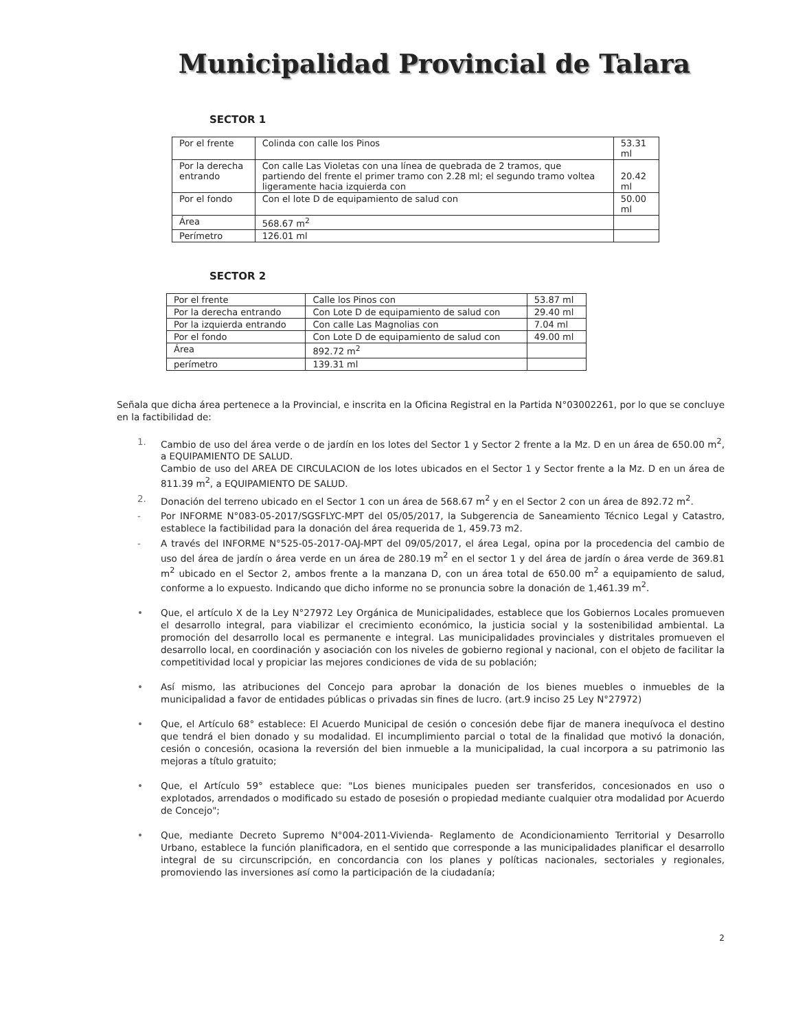Municipalidad Provincial de Talara
SECTOR 1
| Por el frente | Colinda con calle los Pinos | 53.31 ml |
| Por la derecha entrando | Con calle Las Violetas con una línea de quebrada de 2 tramos, que partiendo del frente el primer tramo con 2.28 ml; el segundo tramo voltea ligeramente hacia izquierda con | 20.42 ml |
| Por el fondo | Con el lote D de equipamiento de salud con | 50.00 ml |
| Área | 568.67 m<sup>2</sup> | |
| Perímetro | 126.01 ml | |
SECTOR 2
| Por el frente | Calle los Pinos con | 53.87 ml |
| Por la derecha entrando | Con Lote D de equipamiento de salud con | 29.40 ml |
| Por la izquierda entrando | Con calle Las Magnolias con | 7.04 ml |
| Por el fondo | Con Lote D de equipamiento de salud con | 49.00 ml |
| Área | 892.72 m<sup>2</sup> | |
| perímetro | 139.31 ml | |
Señala que dicha área pertenece a la Provincial, e inscrita en la Oficina Registral en la Partida N°03002261, por lo que se concluye en la factibilidad de:
1. Cambio de uso del área verde o de jardín en los lotes del Sector 1 y Sector 2 frente a la Mz. D en un área de 650.00 m<sup>2</sup>, a EQUIPAMIENTO DE SALUD.
Cambio de uso del AREA DE CIRCULACION de los lotes ubicados en el Sector 1 y Sector frente a la Mz. D en un área de 811.39 m<sup>2</sup>, a EQUIPAMIENTO DE SALUD.
2. Donación del terreno ubicado en el Sector 1 con un área de 568.67 m<sup>2</sup> y en el Sector 2 con un área de 892.72 m<sup>2</sup>.
- Por INFORME N°083-05-2017/SGSFLYC-MPT del 05/05/2017, la Subgerencia de Saneamiento Técnico Legal y Catastro, establece la factibilidad para la donación del área requerida de 1, 459.73 m2.
- A través del INFORME N°525-05-2017-OAJ-MPT del 09/05/2017, el área Legal, opina por la procedencia del cambio de uso del área de jardín o área verde en un área de 280.19 m<sup>2</sup> en el sector 1 y del área de jardín o área verde de 369.81 m<sup>2</sup> ubicado en el Sector 2, ambos frente a la manzana D, con un área total de 650.00 m<sup>2</sup> a equipamiento de salud, conforme a lo expuesto. Indicando que dicho informe no se pronuncia sobre la donación de 1,461.39 m<sup>2</sup>.
• Que, el artículo X de la Ley N°27972 Ley Orgánica de Municipalidades, establece que los Gobiernos Locales promueven el desarrollo integral, para viabilizar el crecimiento económico, la justicia social y la sostenibilidad ambiental. La promoción del desarrollo local es permanente e integral. Las municipalidades provinciales y distritales promueven el desarrollo local, en coordinación y asociación con los niveles de gobierno regional y nacional, con el objeto de facilitar la competitividad local y propiciar las mejores condiciones de vida de su población;
• Así mismo, las atribuciones del Concejo para aprobar la donación de los bienes muebles o inmuebles de la municipalidad a favor de entidades públicas o privadas sin fines de lucro. (art.9 inciso 25 Ley N°27972)
• Que, el Artículo 68° establece: El Acuerdo Municipal de cesión o concesión debe fijar de manera inequívoca el destino que tendrá el bien donado y su modalidad. El incumplimiento parcial o total de la finalidad que motivó la donación, cesión o concesión, ocasiona la reversión del bien inmueble a la municipalidad, la cual incorpora a su patrimonio las mejoras a título gratuito;
• Que, el Artículo 59° establece que: "Los bienes municipales pueden ser transferidos, concesionados en uso o explotados, arrendados o modificado su estado de posesión o propiedad mediante cualquier otra modalidad por Acuerdo de Concejo";
• Que, mediante Decreto Supremo N°004-2011-Vivienda- Reglamento de Acondicionamiento Territorial y Desarrollo Urbano, establece la función planificadora, en el sentido que corresponde a las municipalidades planificar el desarrollo integral de su circunscripción, en concordancia con los planes y políticas nacionales, sectoriales y regionales, promoviendo las inversiones así como la participación de la ciudadanía;
2